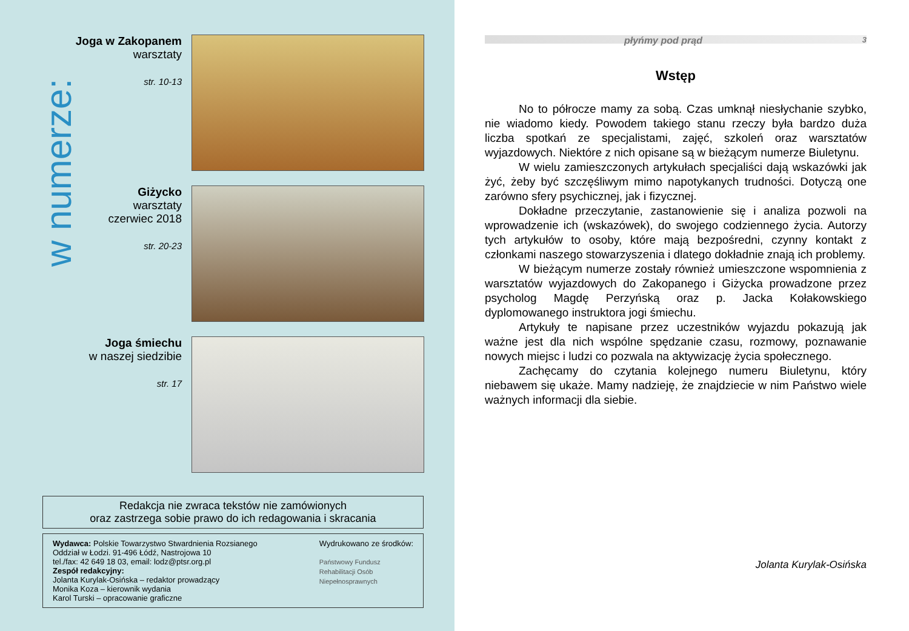w numerze:
Joga w Zakopanem
warsztaty
str. 10-13
Giżycko
warsztaty
czerwiec 2018
str. 20-23
Joga śmiechu
w naszej siedzibie
str. 17
Redakcja nie zwraca tekstów nie zamówionych
oraz zastrzega sobie prawo do ich redagowania i skracania
Wydawca: Polskie Towarzystwo Stwardnienia Rozsianego
Oddział w Łodzi. 91-496 Łódź, Nastrojowa 10
tel./fax: 42 649 18 03, email: lodz@ptsr.org.pl
Zespół redakcyjny:
Jolanta Kurylak-Osińska – redaktor prowadzący
Monika Koza – kierownik wydania
Karol Turski – opracowanie graficzne
Wydrukowano ze środków:
Państwowy Fundusz
Rehabilitacji Osób
Niepełnosprawnych
płyńmy pod prąd 3
Wstęp
No to półrocze mamy za sobą. Czas umknął niesłychanie szybko, nie wiadomo kiedy. Powodem takiego stanu rzeczy była bardzo duża liczba spotkań ze specjalistami, zajęć, szkoleń oraz warsztatów wyjazdowych. Niektóre z nich opisane są w bieżącym numerze Biuletynu.
W wielu zamieszczonych artykułach specjaliści dają wskazówki jak żyć, żeby być szczęśliwym mimo napotykanych trudności. Dotyczą one zarówno sfery psychicznej, jak i fizycznej.
Dokładne przeczytanie, zastanowienie się i analiza pozwoli na wprowadzenie ich (wskazówek), do swojego codziennego życia. Autorzy tych artykułów to osoby, które mają bezpośredni, czynny kontakt z członkami naszego stowarzyszenia i dlatego dokładnie znają ich problemy.
W bieżącym numerze zostały również umieszczone wspomnienia z warsztatów wyjazdowych do Zakopanego i Giżycka prowadzone przez psycholog Magdę Perzyńską oraz p. Jacka Kołakowskiego dyplomowanego instruktora jogi śmiechu.
Artykuły te napisane przez uczestników wyjazdu pokazują jak ważne jest dla nich wspólne spędzanie czasu, rozmowy, poznawanie nowych miejsc i ludzi co pozwala na aktywizację życia społecznego.
Zachęcamy do czytania kolejnego numeru Biuletynu, który niebawem się ukaże. Mamy nadzieję, że znajdziecie w nim Państwo wiele ważnych informacji dla siebie.
Jolanta Kurylak-Osińska